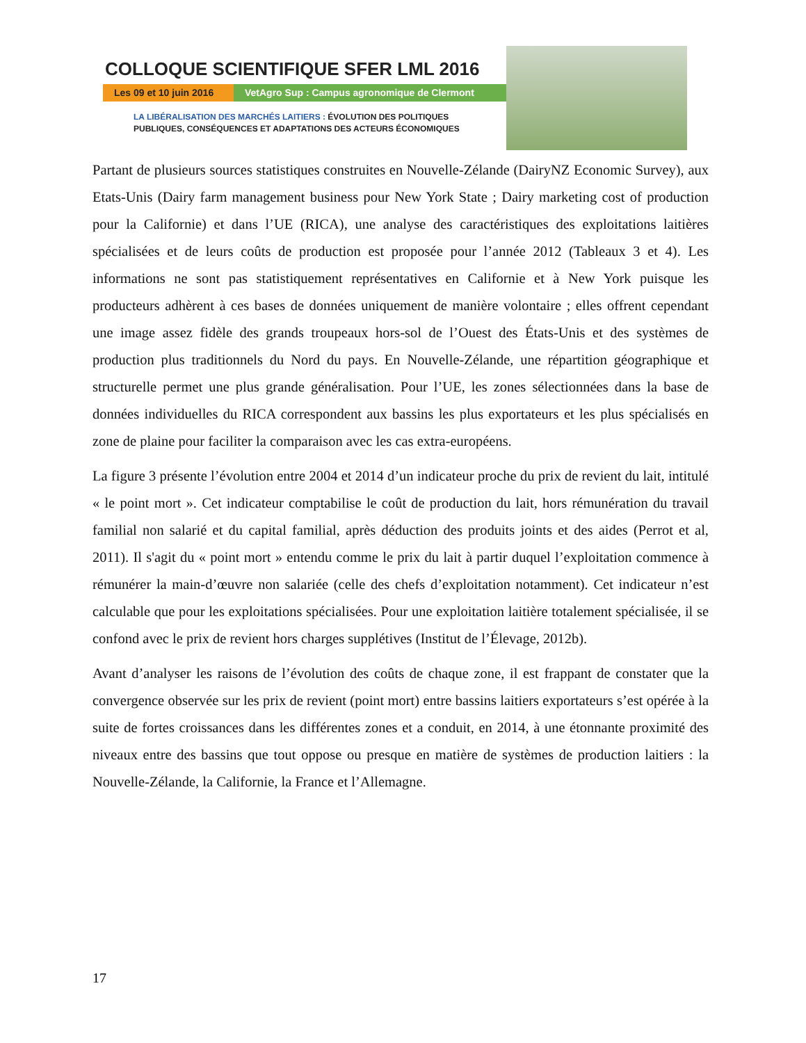COLLOQUE SCIENTIFIQUE SFER LML 2016
Les 09 et 10 juin 2016 VetAgro Sup : Campus agronomique de Clermont
LA LIBÉRALISATION DES MARCHÉS LAITIERS : ÉVOLUTION DES POLITIQUES
PUBLIQUES, CONSÉQUENCES ET ADAPTATIONS DES ACTEURS ÉCONOMIQUES
Partant de plusieurs sources statistiques construites en Nouvelle-Zélande (DairyNZ Economic Survey), aux Etats-Unis (Dairy farm management business pour New York State ; Dairy marketing cost of production pour la Californie) et dans l’UE (RICA), une analyse des caractéristiques des exploitations laitières spécialisées et de leurs coûts de production est proposée pour l’année 2012 (Tableaux 3 et 4). Les informations ne sont pas statistiquement représentatives en Californie et à New York puisque les producteurs adhèrent à ces bases de données uniquement de manière volontaire ; elles offrent cependant une image assez fidèle des grands troupeaux hors-sol de l’Ouest des États-Unis et des systèmes de production plus traditionnels du Nord du pays. En Nouvelle-Zélande, une répartition géographique et structurelle permet une plus grande généralisation. Pour l’UE, les zones sélectionnées dans la base de données individuelles du RICA correspondent aux bassins les plus exportateurs et les plus spécialisés en zone de plaine pour faciliter la comparaison avec les cas extra-européens.
La figure 3 présente l’évolution entre 2004 et 2014 d’un indicateur proche du prix de revient du lait, intitulé « le point mort ». Cet indicateur comptabilise le coût de production du lait, hors rémunération du travail familial non salarié et du capital familial, après déduction des produits joints et des aides (Perrot et al, 2011). Il s'agit du « point mort » entendu comme le prix du lait à partir duquel l’exploitation commence à rémunérer la main-d’œuvre non salariée (celle des chefs d’exploitation notamment). Cet indicateur n’est calculable que pour les exploitations spécialisées. Pour une exploitation laitière totalement spécialisée, il se confond avec le prix de revient hors charges supplétives (Institut de l’Élevage, 2012b).
Avant d’analyser les raisons de l’évolution des coûts de chaque zone, il est frappant de constater que la convergence observée sur les prix de revient (point mort) entre bassins laitiers exportateurs s’est opérée à la suite de fortes croissances dans les différentes zones et a conduit, en 2014, à une étonnante proximité des niveaux entre des bassins que tout oppose ou presque en matière de systèmes de production laitiers : la Nouvelle-Zélande, la Californie, la France et l’Allemagne.
17